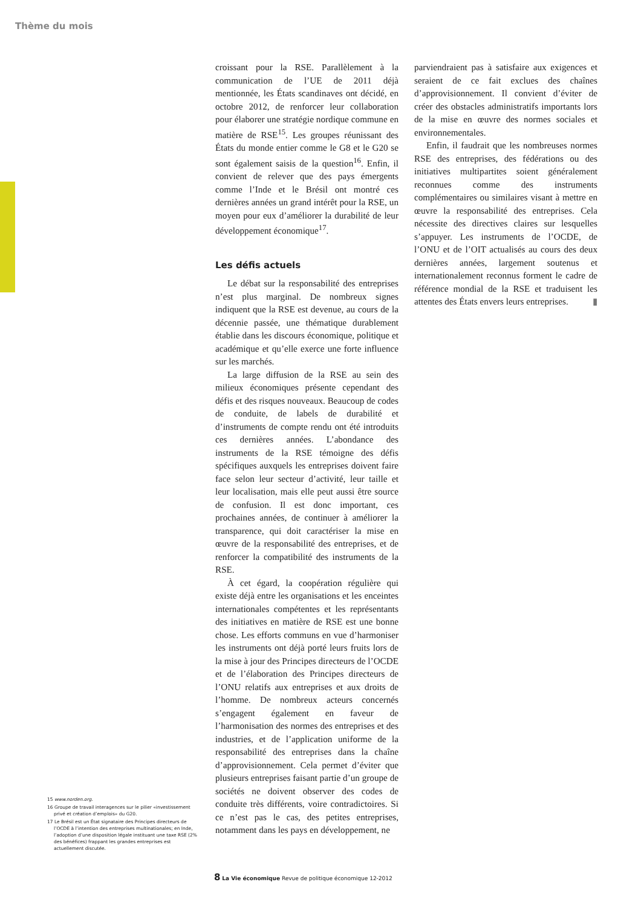Thème du mois
15 www.norden.org.
16 Groupe de travail interagences sur le pilier «investissement privé et création d’emplois» du G20.
17 Le Brésil est un État signataire des Principes directeurs de l’OCDE à l’intention des entreprises multinationales; en Inde, l’adoption d’une disposition légale instituant une taxe RSE (2% des bénéfices) frappant les grandes entreprises est actuellement discutée.
croissant pour la RSE. Parallèlement à la communication de l’UE de 2011 déjà mentionnée, les États scandinaves ont décidé, en octobre 2012, de renforcer leur collaboration pour élaborer une stratégie nordique commune en matière de RSE<sup>15</sup>. Les groupes réunissant des États du monde entier comme le G8 et le G20 se sont également saisis de la question<sup>16</sup>. Enfin, il convient de relever que des pays émergents comme l’Inde et le Brésil ont montré ces dernières années un grand intérêt pour la RSE, un moyen pour eux d’améliorer la durabilité de leur développement économique<sup>17</sup>.
Les défis actuels
Le débat sur la responsabilité des entreprises n’est plus marginal. De nombreux signes indiquent que la RSE est devenue, au cours de la décennie passée, une thématique durablement établie dans les discours économique, politique et académique et qu’elle exerce une forte influence sur les marchés.
La large diffusion de la RSE au sein des milieux économiques présente cependant des défis et des risques nouveaux. Beaucoup de codes de conduite, de labels de durabilité et d’instruments de compte rendu ont été introduits ces dernières années. L’abondance des instruments de la RSE témoigne des défis spécifiques auxquels les entreprises doivent faire face selon leur secteur d’activité, leur taille et leur localisation, mais elle peut aussi être source de confusion. Il est donc important, ces prochaines années, de continuer à améliorer la transparence, qui doit caractériser la mise en œuvre de la responsabilité des entreprises, et de renforcer la compatibilité des instruments de la RSE.
À cet égard, la coopération régulière qui existe déjà entre les organisations et les enceintes internationales compétentes et les représentants des initiatives en matière de RSE est une bonne chose. Les efforts communs en vue d’harmoniser les instruments ont déjà porté leurs fruits lors de la mise à jour des Principes directeurs de l’OCDE et de l’élaboration des Principes directeurs de l’ONU relatifs aux entreprises et aux droits de l’homme. De nombreux acteurs concernés s’engagent également en faveur de l’harmonisation des normes des entreprises et des industries, et de l’application uniforme de la responsabilité des entreprises dans la chaîne d’approvisionnement. Cela permet d’éviter que plusieurs entreprises faisant partie d’un groupe de sociétés ne doivent observer des codes de conduite très différents, voire contradictoires. Si ce n’est pas le cas, des petites entreprises, notamment dans les pays en développement, ne
parviendraient pas à satisfaire aux exigences et seraient de ce fait exclues des chaînes d’approvisionnement. Il convient d’éviter de créer des obstacles administratifs importants lors de la mise en œuvre des normes sociales et environnementales.
Enfin, il faudrait que les nombreuses normes RSE des entreprises, des fédérations ou des initiatives multipartites soient généralement reconnues comme des instruments complémentaires ou similaires visant à mettre en œuvre la responsabilité des entreprises. Cela nécessite des directives claires sur lesquelles s’appuyer. Les instruments de l’OCDE, de l’ONU et de l’OIT actualisés au cours des deux dernières années, largement soutenus et internationalement reconnus forment le cadre de référence mondial de la RSE et traduisent les attentes des États envers leurs entreprises. ▮
8 La Vie économique Revue de politique économique 12-2012